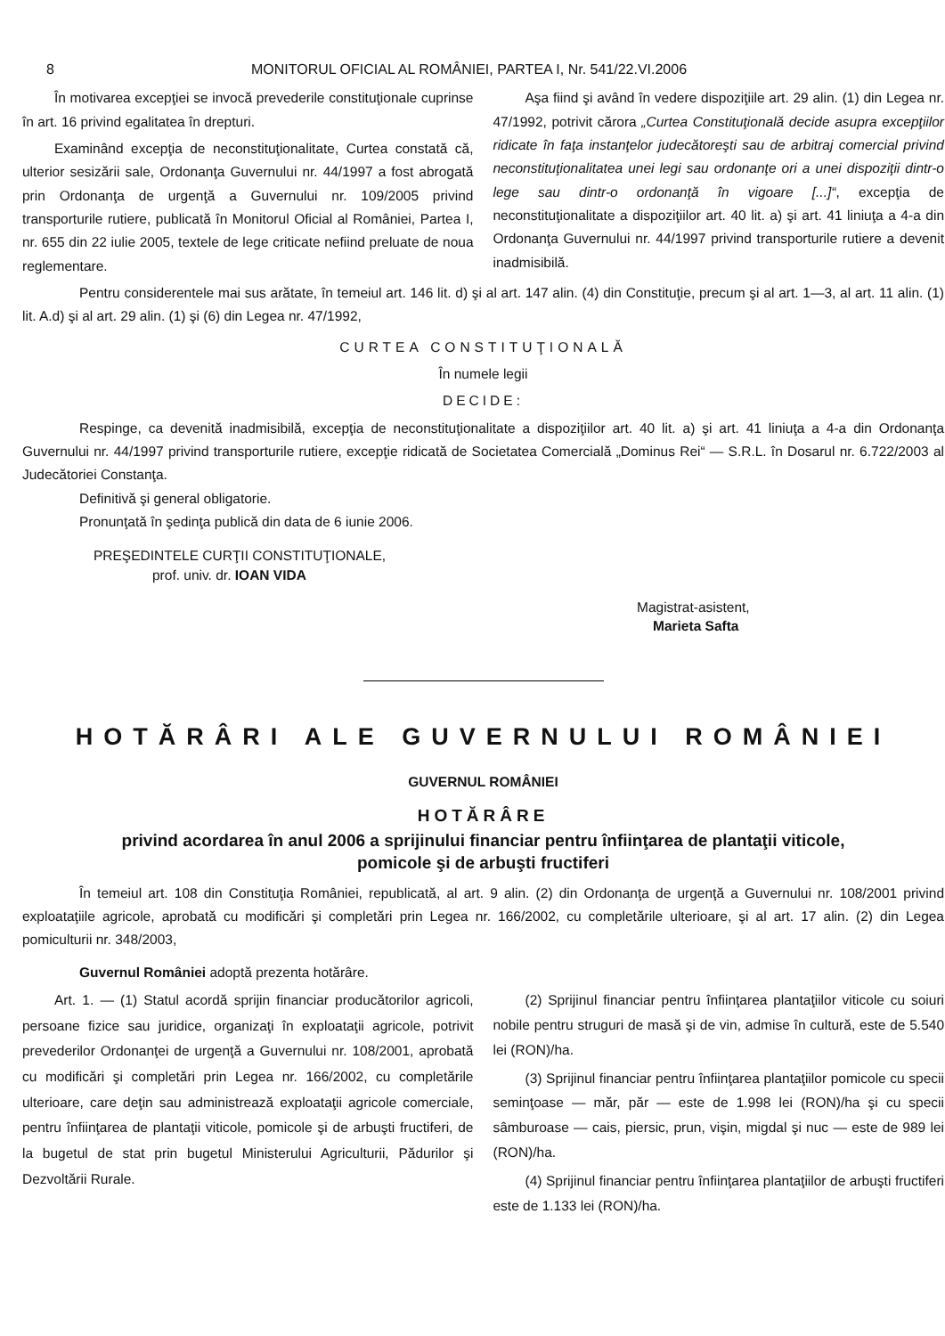8 MONITORUL OFICIAL AL ROMÂNIEI, PARTEA I, Nr. 541/22.VI.2006
În motivarea excepţiei se invocă prevederile constituţionale cuprinse în art. 16 privind egalitatea în drepturi.
Examinând excepţia de neconstituţionalitate, Curtea constată că, ulterior sesizării sale, Ordonanţa Guvernului nr. 44/1997 a fost abrogată prin Ordonanţa de urgenţă a Guvernului nr. 109/2005 privind transporturile rutiere, publicată în Monitorul Oficial al României, Partea I, nr. 655 din 22 iulie 2005, textele de lege criticate nefiind preluate de noua reglementare.
Aşa fiind şi având în vedere dispoziţiile art. 29 alin. (1) din Legea nr. 47/1992, potrivit cărora „Curtea Constituţională decide asupra excepţiilor ridicate în faţa instanţelor judecătoreşti sau de arbitraj comercial privind neconstituţionalitatea unei legi sau ordonanţe ori a unei dispoziţii dintr-o lege sau dintr-o ordonanţă în vigoare [...]“, excepţia de neconstituţionalitate a dispoziţiilor art. 40 lit. a) şi art. 41 liniuţa a 4-a din Ordonanţa Guvernului nr. 44/1997 privind transporturile rutiere a devenit inadmisibilă.
Pentru considerentele mai sus arătate, în temeiul art. 146 lit. d) şi al art. 147 alin. (4) din Constituţie, precum şi al art. 1—3, al art. 11 alin. (1) lit. A.d) şi al art. 29 alin. (1) şi (6) din Legea nr. 47/1992,
CURTEA CONSTITUŢIONALĂ
În numele legii
DECIDE:
Respinge, ca devenită inadmisibilă, excepţia de neconstituţionalitate a dispoziţiilor art. 40 lit. a) şi art. 41 liniuţa a 4-a din Ordonanţa Guvernului nr. 44/1997 privind transporturile rutiere, excepţie ridicată de Societatea Comercială „Dominus Rei“ — S.R.L. în Dosarul nr. 6.722/2003 al Judecătoriei Constanţa.
Definitivă şi general obligatorie.
Pronunţată în şedinţa publică din data de 6 iunie 2006.
PREŞEDINTELE CURŢII CONSTITUŢIONALE,
prof. univ. dr. IOAN VIDA
Magistrat-asistent,
Marieta Safta
HOTĂRÂRI ALE GUVERNULUI ROMÂNIEI
GUVERNUL ROMÂNIEI
HOTĂRÂRE
privind acordarea în anul 2006 a sprijinului financiar pentru înfiinţarea de plantaţii viticole,
pomicole şi de arbuşti fructiferi
În temeiul art. 108 din Constituţia României, republicată, al art. 9 alin. (2) din Ordonanţa de urgenţă a Guvernului nr. 108/2001 privind exploataţiile agricole, aprobată cu modificări şi completări prin Legea nr. 166/2002, cu completările ulterioare, şi al art. 17 alin. (2) din Legea pomiculturii nr. 348/2003,
Guvernul României adoptă prezenta hotărâre.
Art. 1. — (1) Statul acordă sprijin financiar producătorilor agricoli, persoane fizice sau juridice, organizaţi în exploataţii agricole, potrivit prevederilor Ordonanţei de urgenţă a Guvernului nr. 108/2001, aprobată cu modificări şi completări prin Legea nr. 166/2002, cu completările ulterioare, care deţin sau administrează exploataţii agricole comerciale, pentru înfiinţarea de plantaţii viticole, pomicole şi de arbuşti fructiferi, de la bugetul de stat prin bugetul Ministerului Agriculturii, Pădurilor şi Dezvoltării Rurale.
(2) Sprijinul financiar pentru înfiinţarea plantaţiilor viticole cu soiuri nobile pentru struguri de masă şi de vin, admise în cultură, este de 5.540 lei (RON)/ha.
(3) Sprijinul financiar pentru înfiinţarea plantaţiilor pomicole cu specii seminţoase — măr, păr — este de 1.998 lei (RON)/ha şi cu specii sâmburoase — cais, piersic, prun, vişin, migdal şi nuc — este de 989 lei (RON)/ha.
(4) Sprijinul financiar pentru înfiinţarea plantaţiilor de arbuşti fructiferi este de 1.133 lei (RON)/ha.